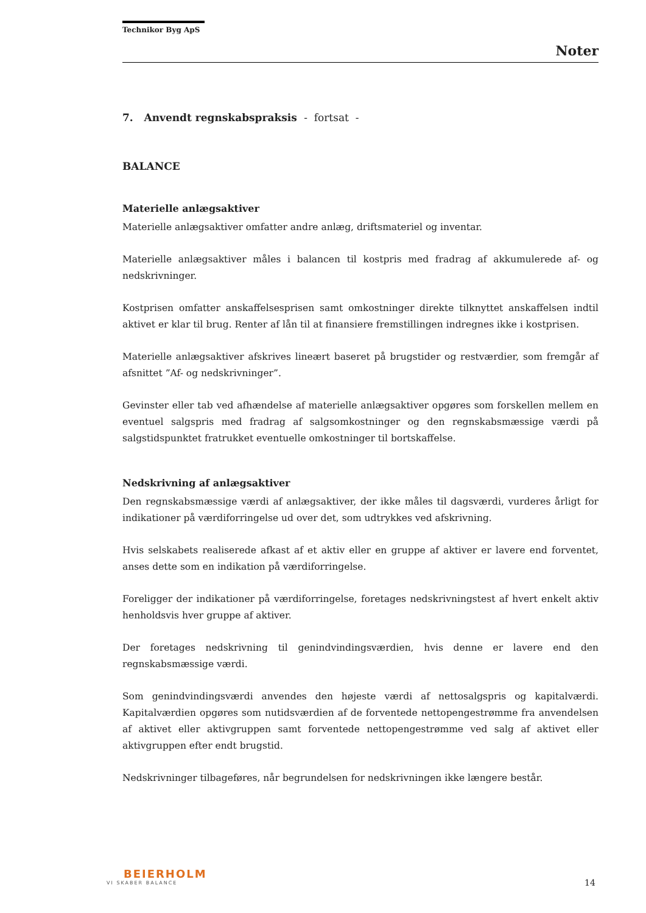Technikor Byg ApS
Noter
7. Anvendt regnskabspraksis - fortsat -
BALANCE
Materielle anlægsaktiver
Materielle anlægsaktiver omfatter andre anlæg, driftsmateriel og inventar.
Materielle anlægsaktiver måles i balancen til kostpris med fradrag af akkumulerede af- og nedskrivninger.
Kostprisen omfatter anskaffelsesprisen samt omkostninger direkte tilknyttet anskaffelsen indtil aktivet er klar til brug. Renter af lån til at finansiere fremstillingen indregnes ikke i kostprisen.
Materielle anlægsaktiver afskrives lineært baseret på brugstider og restværdier, som fremgår af afsnittet ”Af- og nedskrivninger”.
Gevinster eller tab ved afhændelse af materielle anlægsaktiver opgøres som forskellen mellem en eventuel salgspris med fradrag af salgsomkostninger og den regnskabsmæssige værdi på salgstidspunktet fratrukket eventuelle omkostninger til bortskaffelse.
Nedskrivning af anlægsaktiver
Den regnskabsmæssige værdi af anlægsaktiver, der ikke måles til dagsværdi, vurderes årligt for indikationer på værdiforringelse ud over det, som udtrykkes ved afskrivning.
Hvis selskabets realiserede afkast af et aktiv eller en gruppe af aktiver er lavere end forventet, anses dette som en indikation på værdiforringelse.
Foreligger der indikationer på værdiforringelse, foretages nedskrivningstest af hvert enkelt aktiv henholdsvis hver gruppe af aktiver.
Der foretages nedskrivning til genindvindingsværdien, hvis denne er lavere end den regnskabsmæssige værdi.
Som genindvindingsværdi anvendes den højeste værdi af nettosalgspris og kapitalværdi. Kapitalværdien opgøres som nutidsværdien af de forventede nettopengestrømme fra anvendelsen af aktivet eller aktivgruppen samt forventede nettopengestrømme ved salg af aktivet eller aktivgruppen efter endt brugstid.
Nedskrivninger tilbageføres, når begrundelsen for nedskrivningen ikke længere består.
BEIERHOLM
VI SKABER BALANCE
14